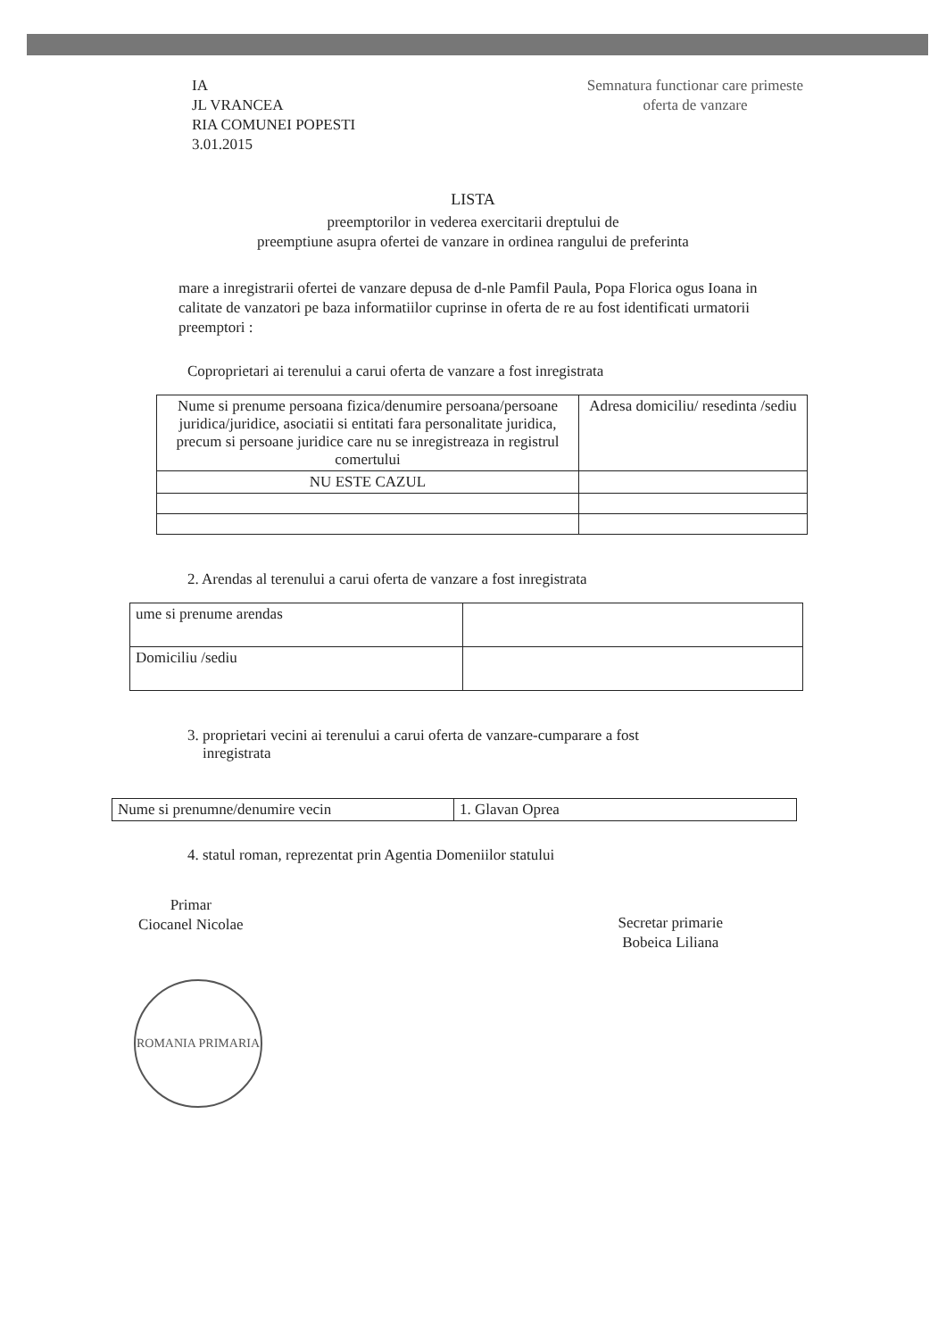IA
JL VRANCEA
RIA COMUNEI POPESTI
3.01.2015
Semnatura functionar care primeste
oferta de vanzare
LISTA
preemptorilor in vederea exercitarii dreptului de
preemptiune asupra ofertei de vanzare in ordinea rangului de preferinta
mare a inregistrarii ofertei de vanzare depusa de d-nle Pamfil Paula, Popa Florica ogus Ioana in calitate de vanzatori pe baza informatiilor cuprinse in oferta de re au fost identificati urmatorii preemptori :
Coproprietari ai terenului a carui oferta de vanzare a fost inregistrata
| Nume si prenume persoana fizica/denumire persoana/persoane juridica/juridice, asociatii si entitati fara personalitate juridica, precum si persoane juridice care nu se inregistreaza in registrul comertului | Adresa domiciliu/ resedinta /sediu |
| NU ESTE CAZUL | |
2. Arendas al terenului a carui oferta de vanzare a fost inregistrata
| ume si prenume arendas | |
| Domiciliu /sediu | |
3. proprietari vecini ai terenului a carui oferta de vanzare-cumparare a fost
inregistrata
| Nume si prenumne/denumire vecin | 1. Glavan Oprea |
4. statul roman, reprezentat prin Agentia Domeniilor statului
Primar
Ciocanel Nicolae
Secretar primarie
Bobeica Liliana
ROMANIA PRIMARIA